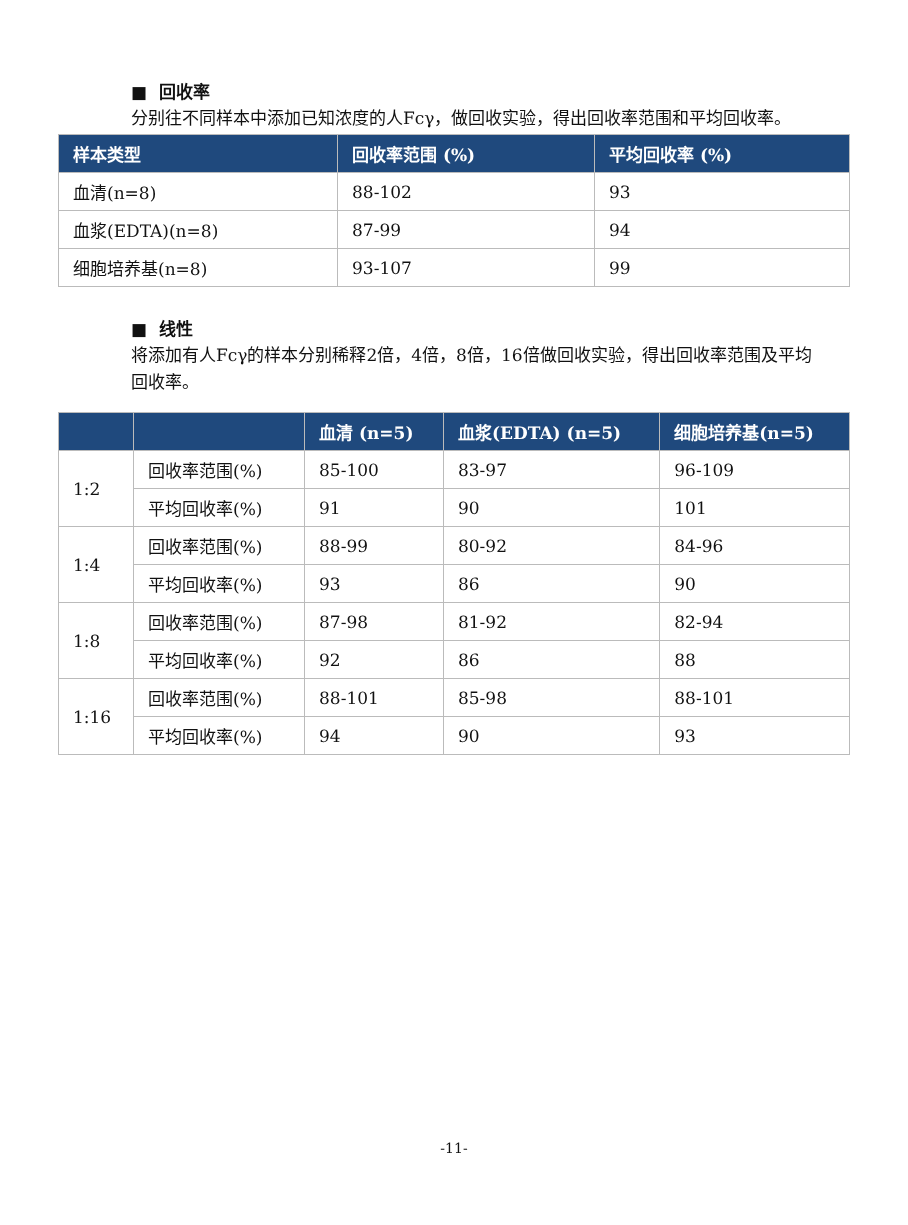■ 回收率
分别往不同样本中添加已知浓度的人Fcγ，做回收实验，得出回收率范围和平均回收率。
| 样本类型 | 回收率范围 (%) | 平均回收率 (%) |
| --- | --- | --- |
| 血清(n=8) | 88-102 | 93 |
| 血浆(EDTA)(n=8) | 87-99 | 94 |
| 细胞培养基(n=8) | 93-107 | 99 |
■ 线性
将添加有人Fcγ的样本分别稀释2倍，4倍，8倍，16倍做回收实验，得出回收率范围及平均回收率。
| | | 血清 (n=5) | 血浆(EDTA) (n=5) | 细胞培养基(n=5) |
| --- | --- | --- | --- | --- |
| 1:2 | 回收率范围(%) | 85-100 | 83-97 | 96-109 |
| | 平均回收率(%) | 91 | 90 | 101 |
| 1:4 | 回收率范围(%) | 88-99 | 80-92 | 84-96 |
| | 平均回收率(%) | 93 | 86 | 90 |
| 1:8 | 回收率范围(%) | 87-98 | 81-92 | 82-94 |
| | 平均回收率(%) | 92 | 86 | 88 |
| 1:16 | 回收率范围(%) | 88-101 | 85-98 | 88-101 |
| | 平均回收率(%) | 94 | 90 | 93 |
-11-